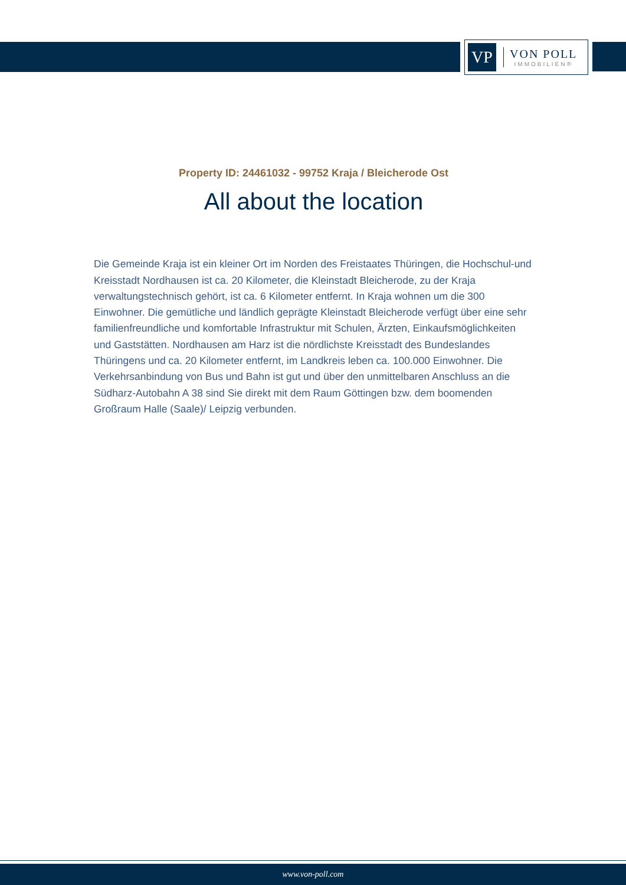VP
VON POLL
IMMOBILIEN®
Property ID: 24461032 - 99752 Kraja / Bleicherode Ost
All about the location
Die Gemeinde Kraja ist ein kleiner Ort im Norden des Freistaates Thüringen, die Hochschul-und Kreisstadt Nordhausen ist ca. 20 Kilometer, die Kleinstadt Bleicherode, zu der Kraja verwaltungstechnisch gehört, ist ca. 6 Kilometer entfernt. In Kraja wohnen um die 300 Einwohner. Die gemütliche und ländlich geprägte Kleinstadt Bleicherode verfügt über eine sehr familienfreundliche und komfortable Infrastruktur mit Schulen, Ärzten, Einkaufsmöglichkeiten und Gaststätten. Nordhausen am Harz ist die nördlichste Kreisstadt des Bundeslandes Thüringens und ca. 20 Kilometer entfernt, im Landkreis leben ca. 100.000 Einwohner. Die Verkehrsanbindung von Bus und Bahn ist gut und über den unmittelbaren Anschluss an die Südharz-Autobahn A 38 sind Sie direkt mit dem Raum Göttingen bzw. dem boomenden Großraum Halle (Saale)/ Leipzig verbunden.
www.von-poll.com